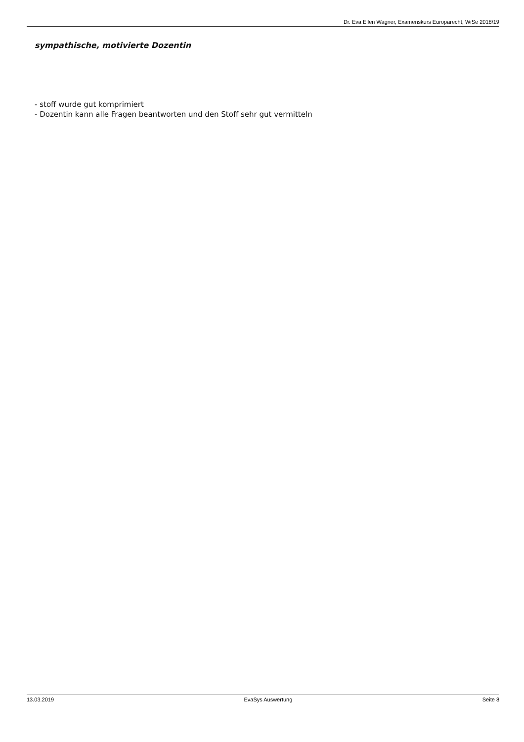Dr. Eva Ellen Wagner, Examenskurs Europarecht, WiSe 2018/19
sympathische, motivierte Dozentin
- stoff wurde gut komprimiert
- Dozentin kann alle Fragen beantworten und den Stoff sehr gut vermitteln
13.03.2019 EvaSys Auswertung Seite 8